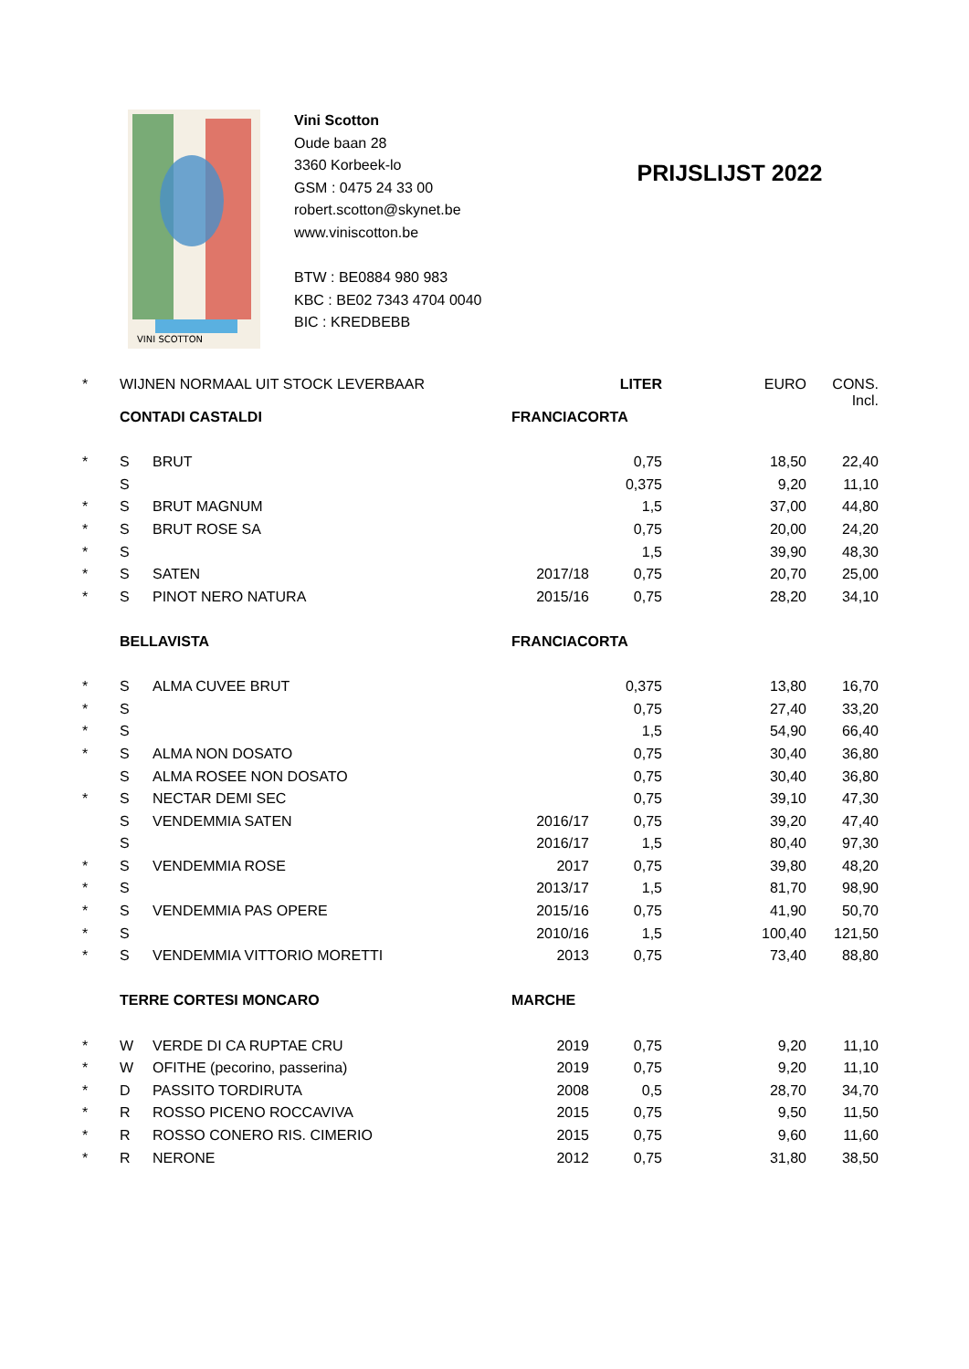VINI SCOTTON
Vini Scotton
Oude baan 28
3360 Korbeek-lo
GSM : 0475 24 33 00
robert.scotton@skynet.be
www.viniscotton.be
BTW : BE0884 980 983
KBC : BE02 7343 4704 0040
BIC : KREDBEBB
PRIJSLIJST 2022
| * | WIJNEN NORMAAL UIT STOCK LEVERBAAR | | | LITER | EURO | CONS. Incl. |
| | CONTADI CASTALDI | | FRANCIACORTA | | | |
| * | S | BRUT | | 0,75 | 18,50 | 22,40 |
| | S | | | 0,375 | 9,20 | 11,10 |
| * | S | BRUT MAGNUM | | 1,5 | 37,00 | 44,80 |
| * | S | BRUT ROSE SA | | 0,75 | 20,00 | 24,20 |
| * | S | | | 1,5 | 39,90 | 48,30 |
| * | S | SATEN | 2017/18 | 0,75 | 20,70 | 25,00 |
| * | S | PINOT NERO NATURA | 2015/16 | 0,75 | 28,20 | 34,10 |
| | BELLAVISTA | | FRANCIACORTA | | | |
| * | S | ALMA CUVEE BRUT | | 0,375 | 13,80 | 16,70 |
| * | S | | | 0,75 | 27,40 | 33,20 |
| * | S | | | 1,5 | 54,90 | 66,40 |
| * | S | ALMA NON DOSATO | | 0,75 | 30,40 | 36,80 |
| | S | ALMA ROSEE NON DOSATO | | 0,75 | 30,40 | 36,80 |
| * | S | NECTAR DEMI SEC | | 0,75 | 39,10 | 47,30 |
| | S | VENDEMMIA SATEN | 2016/17 | 0,75 | 39,20 | 47,40 |
| | S | | 2016/17 | 1,5 | 80,40 | 97,30 |
| * | S | VENDEMMIA ROSE | 2017 | 0,75 | 39,80 | 48,20 |
| * | S | | 2013/17 | 1,5 | 81,70 | 98,90 |
| * | S | VENDEMMIA PAS OPERE | 2015/16 | 0,75 | 41,90 | 50,70 |
| * | S | | 2010/16 | 1,5 | 100,40 | 121,50 |
| * | S | VENDEMMIA VITTORIO MORETTI | 2013 | 0,75 | 73,40 | 88,80 |
| | TERRE CORTESI MONCARO | | MARCHE | | | |
| * | W | VERDE DI CA RUPTAE CRU | 2019 | 0,75 | 9,20 | 11,10 |
| * | W | OFITHE (pecorino, passerina) | 2019 | 0,75 | 9,20 | 11,10 |
| * | D | PASSITO TORDIRUTA | 2008 | 0,5 | 28,70 | 34,70 |
| * | R | ROSSO PICENO ROCCAVIVA | 2015 | 0,75 | 9,50 | 11,50 |
| * | R | ROSSO CONERO RIS. CIMERIO | 2015 | 0,75 | 9,60 | 11,60 |
| * | R | NERONE | 2012 | 0,75 | 31,80 | 38,50 |